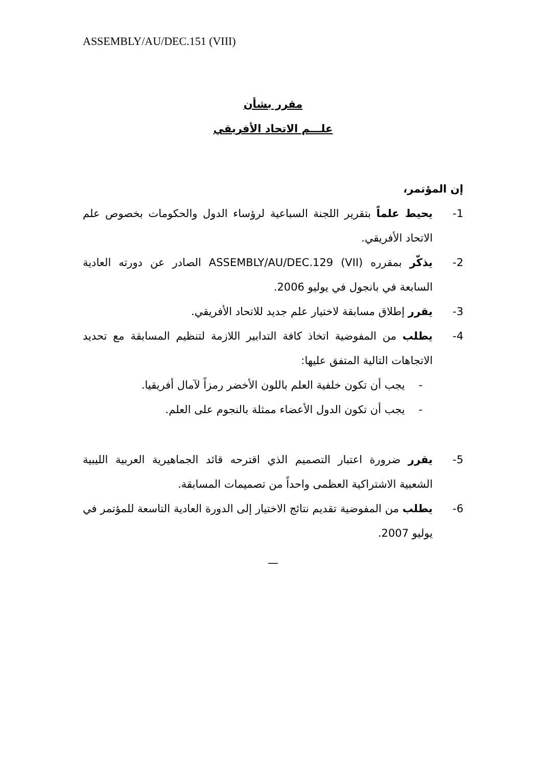ASSEMBLY/AU/DEC.151 (VIII)
مقرر بشأن
علـــم الاتحاد الأفريقي
إن المؤتمر،
1- يحيط علماً بتقرير اللجنة السباعية لرؤساء الدول والحكومات بخصوص علم الاتحاد الأفريقي.
2- يذكّر بمقرره ASSEMBLY/AU/DEC.129 (VII) الصادر عن دورته العادية السابعة في بانجول في يوليو 2006.
3- يقرر إطلاق مسابقة لاختيار علم جديد للاتحاد الأفريقي.
4- يطلب من المفوضية اتخاذ كافة التدابير اللازمة لتنظيم المسابقة مع تحديد الاتجاهات التالية المتفق عليها:
- يجب أن تكون خلفية العلم باللون الأخضر رمزاً لآمال أفريقيا.
- يجب أن تكون الدول الأعضاء ممثلة بالنجوم على العلم.
5- يقرر ضرورة اعتبار التصميم الذي اقترحه قائد الجماهيرية العربية الليبية الشعبية الاشتراكية العظمى واحداً من تصميمات المسابقة.
6- يطلب من المفوضية تقديم نتائج الاختيار إلى الدورة العادية التاسعة للمؤتمر في يوليو 2007.
—